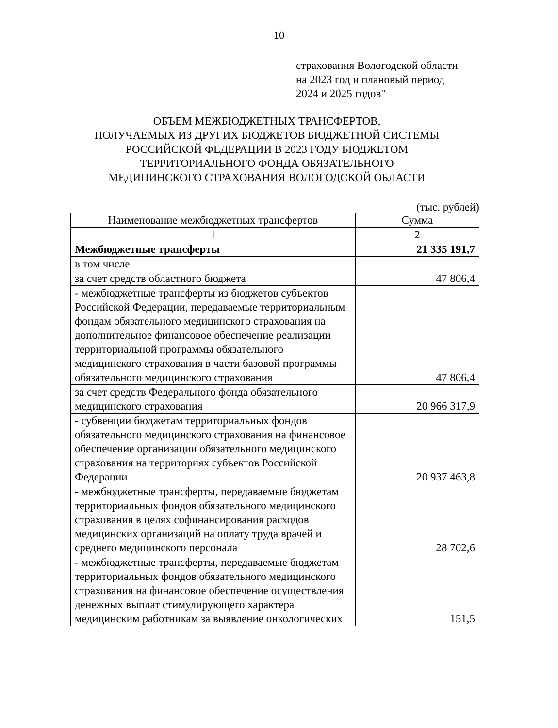10
страхования Вологодской области
на 2023 год и плановый период
2024 и 2025 годов"
ОБЪЕМ МЕЖБЮДЖЕТНЫХ ТРАНСФЕРТОВ,
ПОЛУЧАЕМЫХ ИЗ ДРУГИХ БЮДЖЕТОВ БЮДЖЕТНОЙ СИСТЕМЫ
РОССИЙСКОЙ ФЕДЕРАЦИИ В 2023 ГОДУ БЮДЖЕТОМ
ТЕРРИТОРИАЛЬНОГО ФОНДА ОБЯЗАТЕЛЬНОГО
МЕДИЦИНСКОГО СТРАХОВАНИЯ ВОЛОГОДСКОЙ ОБЛАСТИ
(тыс. рублей)
| Наименование межбюджетных трансфертов | Сумма |
| --- | --- |
| 1 | 2 |
| Межбюджетные трансферты | 21 335 191,7 |
| в том числе | |
| за счет средств областного бюджета | 47 806,4 |
| - межбюджетные трансферты из бюджетов субъектов Российской Федерации, передаваемые территориальным фондам обязательного медицинского страхования на дополнительное финансовое обеспечение реализации территориальной программы обязательного медицинского страхования в части базовой программы обязательного медицинского страхования | 47 806,4 |
| за счет средств Федерального фонда обязательного медицинского страхования | 20 966 317,9 |
| - субвенции бюджетам территориальных фондов обязательного медицинского страхования на финансовое обеспечение организации обязательного медицинского страхования на территориях субъектов Российской Федерации | 20 937 463,8 |
| - межбюджетные трансферты, передаваемые бюджетам территориальных фондов обязательного медицинского страхования в целях софинансирования расходов медицинских организаций на оплату труда врачей и среднего медицинского персонала | 28 702,6 |
| - межбюджетные трансферты, передаваемые бюджетам территориальных фондов обязательного медицинского страхования на финансовое обеспечение осуществления денежных выплат стимулирующего характера медицинским работникам за выявление онкологических | 151,5 |